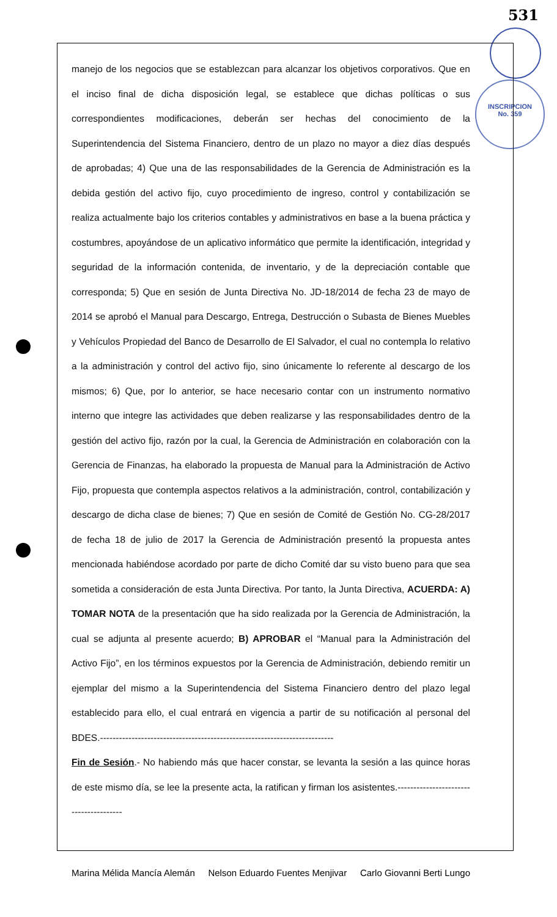531
INSCRIPCION
No. 359
manejo de los negocios que se establezcan para alcanzar los objetivos corporativos. Que en el inciso final de dicha disposición legal, se establece que dichas políticas o sus correspondientes modificaciones, deberán ser hechas del conocimiento de la Superintendencia del Sistema Financiero, dentro de un plazo no mayor a diez días después de aprobadas; 4) Que una de las responsabilidades de la Gerencia de Administración es la debida gestión del activo fijo, cuyo procedimiento de ingreso, control y contabilización se realiza actualmente bajo los criterios contables y administrativos en base a la buena práctica y costumbres, apoyándose de un aplicativo informático que permite la identificación, integridad y seguridad de la información contenida, de inventario, y de la depreciación contable que corresponda; 5) Que en sesión de Junta Directiva No. JD-18/2014 de fecha 23 de mayo de 2014 se aprobó el Manual para Descargo, Entrega, Destrucción o Subasta de Bienes Muebles y Vehículos Propiedad del Banco de Desarrollo de El Salvador, el cual no contempla lo relativo a la administración y control del activo fijo, sino únicamente lo referente al descargo de los mismos; 6) Que, por lo anterior, se hace necesario contar con un instrumento normativo interno que integre las actividades que deben realizarse y las responsabilidades dentro de la gestión del activo fijo, razón por la cual, la Gerencia de Administración en colaboración con la Gerencia de Finanzas, ha elaborado la propuesta de Manual para la Administración de Activo Fijo, propuesta que contempla aspectos relativos a la administración, control, contabilización y descargo de dicha clase de bienes; 7) Que en sesión de Comité de Gestión No. CG-28/2017 de fecha 18 de julio de 2017 la Gerencia de Administración presentó la propuesta antes mencionada habiéndose acordado por parte de dicho Comité dar su visto bueno para que sea sometida a consideración de esta Junta Directiva. Por tanto, la Junta Directiva, ACUERDA: A) TOMAR NOTA de la presentación que ha sido realizada por la Gerencia de Administración, la cual se adjunta al presente acuerdo; B) APROBAR el “Manual para la Administración del Activo Fijo”, en los términos expuestos por la Gerencia de Administración, debiendo remitir un ejemplar del mismo a la Superintendencia del Sistema Financiero dentro del plazo legal establecido para ello, el cual entrará en vigencia a partir de su notificación al personal del BDES.--------------------------------------------------------------------------
Fin de Sesión.- No habiendo más que hacer constar, se levanta la sesión a las quince horas de este mismo día, se lee la presente acta, la ratifican y firman los asistentes.---------------------------------------
Marina Mélida Mancía Alemán Nelson Eduardo Fuentes Menjivar Carlo Giovanni Berti Lungo